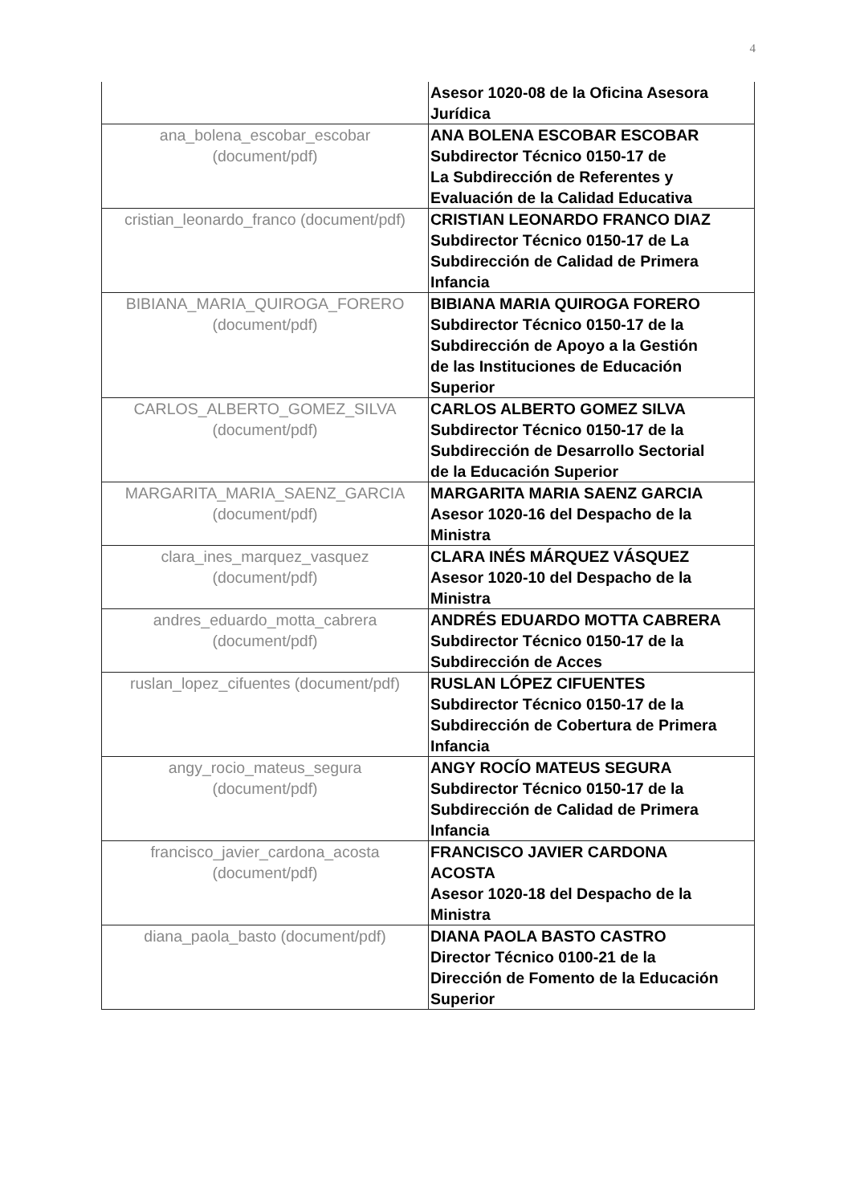4
| | Asesor 1020-08 de la Oficina Asesora Jurídica |
| ana_bolena_escobar_escobar (document/pdf) | ANA BOLENA ESCOBAR ESCOBAR Subdirector Técnico 0150-17 de La Subdirección de Referentes y Evaluación de la Calidad Educativa |
| cristian_leonardo_franco (document/pdf) | CRISTIAN LEONARDO FRANCO DIAZ Subdirector Técnico 0150-17 de La Subdirección de Calidad de Primera Infancia |
| BIBIANA_MARIA_QUIROGA_FORERO (document/pdf) | BIBIANA MARIA QUIROGA FORERO Subdirector Técnico 0150-17 de la Subdirección de Apoyo a la Gestión de las Instituciones de Educación Superior |
| CARLOS_ALBERTO_GOMEZ_SILVA (document/pdf) | CARLOS ALBERTO GOMEZ SILVA Subdirector Técnico 0150-17 de la Subdirección de Desarrollo Sectorial de la Educación Superior |
| MARGARITA_MARIA_SAENZ_GARCIA (document/pdf) | MARGARITA MARIA SAENZ GARCIA Asesor 1020-16 del Despacho de la Ministra |
| clara_ines_marquez_vasquez (document/pdf) | CLARA INÉS MÁRQUEZ VÁSQUEZ Asesor 1020-10 del Despacho de la Ministra |
| andres_eduardo_motta_cabrera (document/pdf) | ANDRÉS EDUARDO MOTTA CABRERA Subdirector Técnico 0150-17 de la Subdirección de Acces |
| ruslan_lopez_cifuentes (document/pdf) | RUSLAN LÓPEZ CIFUENTES Subdirector Técnico 0150-17 de la Subdirección de Cobertura de Primera Infancia |
| angy_rocio_mateus_segura (document/pdf) | ANGY ROCÍO MATEUS SEGURA Subdirector Técnico 0150-17 de la Subdirección de Calidad de Primera Infancia |
| francisco_javier_cardona_acosta (document/pdf) | FRANCISCO JAVIER CARDONA ACOSTA Asesor 1020-18 del Despacho de la Ministra |
| diana_paola_basto (document/pdf) | DIANA PAOLA BASTO CASTRO Director Técnico 0100-21 de la Dirección de Fomento de la Educación Superior |